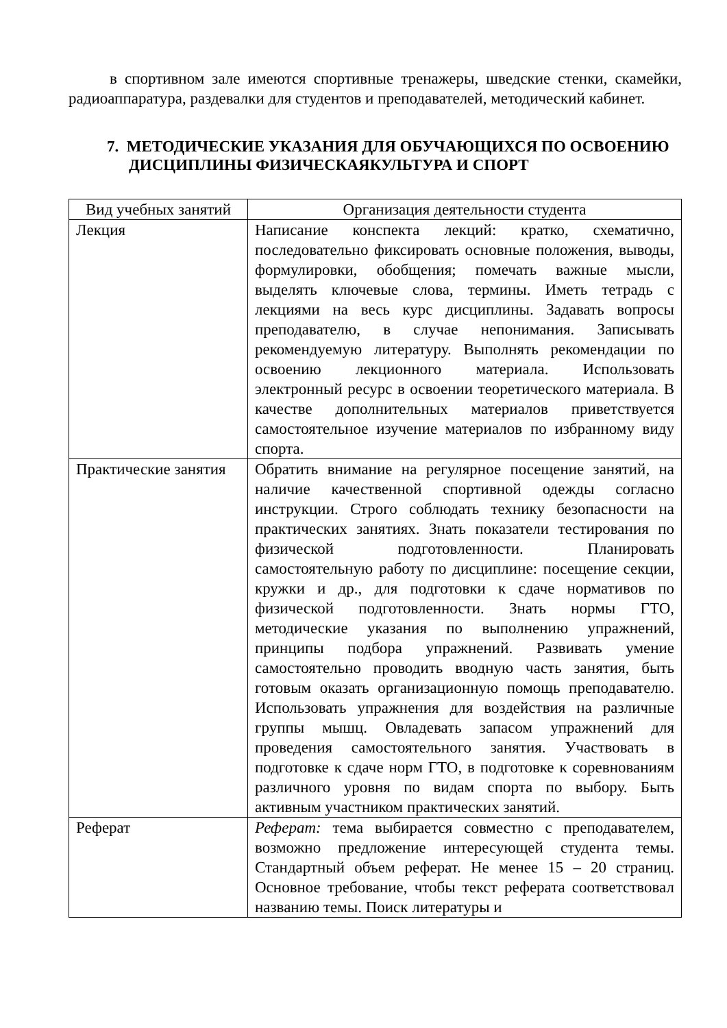в спортивном зале имеются спортивные тренажеры, шведские стенки, скамейки, радиоаппаратура, раздевалки для студентов и преподавателей, методический кабинет.
7. МЕТОДИЧЕСКИЕ УКАЗАНИЯ ДЛЯ ОБУЧАЮЩИХСЯ ПО ОСВОЕНИЮ ДИСЦИПЛИНЫ ФИЗИЧЕСКАЯКУЛЬТУРА И СПОРТ
| Вид учебных занятий | Организация деятельности студента |
| --- | --- |
| Лекция | Написание конспекта лекций: кратко, схематично, последовательно фиксировать основные положения, выводы, формулировки, обобщения; помечать важные мысли, выделять ключевые слова, термины. Иметь тетрадь с лекциями на весь курс дисциплины. Задавать вопросы преподавателю, в случае непонимания. Записывать рекомендуемую литературу. Выполнять рекомендации по освоению лекционного материала. Использовать электронный ресурс в освоении теоретического материала. В качестве дополнительных материалов приветствуется самостоятельное изучение материалов по избранному виду спорта. |
| Практические занятия | Обратить внимание на регулярное посещение занятий, на наличие качественной спортивной одежды согласно инструкции. Строго соблюдать технику безопасности на практических занятиях. Знать показатели тестирования по физической подготовленности. Планировать самостоятельную работу по дисциплине: посещение секции, кружки и др., для подготовки к сдаче нормативов по физической подготовленности. Знать нормы ГТО, методические указания по выполнению упражнений, принципы подбора упражнений. Развивать умение самостоятельно проводить вводную часть занятия, быть готовым оказать организационную помощь преподавателю. Использовать упражнения для воздействия на различные группы мышц. Овладевать запасом упражнений для проведения самостоятельного занятия. Участвовать в подготовке к сдаче норм ГТО, в подготовке к соревнованиям различного уровня по видам спорта по выбору. Быть активным участником практических занятий. |
| Реферат | Реферат: тема выбирается совместно с преподавателем, возможно предложение интересующей студента темы. Стандартный объем реферат. Не менее 15 – 20 страниц. Основное требование, чтобы текст реферата соответствовал названию темы. Поиск литературы и |